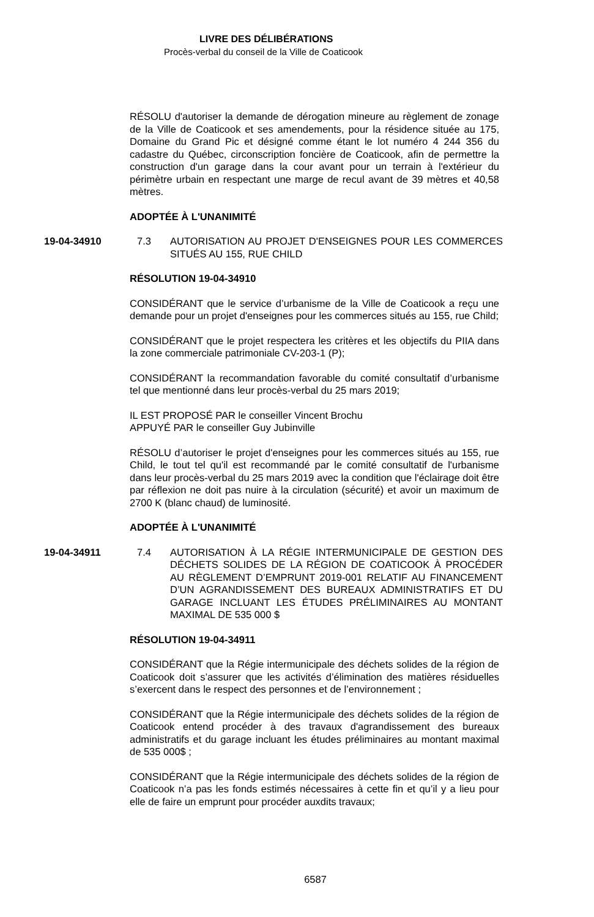LIVRE DES DÉLIBÉRATIONS
Procès-verbal du conseil de la Ville de Coaticook
RÉSOLU d'autoriser la demande de dérogation mineure au règlement de zonage de la Ville de Coaticook et ses amendements, pour la résidence située au 175, Domaine du Grand Pic et désigné comme étant le lot numéro 4 244 356 du cadastre du Québec, circonscription foncière de Coaticook, afin de permettre la construction d'un garage dans la cour avant pour un terrain à l'extérieur du périmètre urbain en respectant une marge de recul avant de 39 mètres et 40,58 mètres.
ADOPTÉE À L'UNANIMITÉ
19-04-34910 7.3 AUTORISATION AU PROJET D'ENSEIGNES POUR LES COMMERCES SITUÉS AU 155, RUE CHILD
RÉSOLUTION 19-04-34910
CONSIDÉRANT que le service d’urbanisme de la Ville de Coaticook a reçu une demande pour un projet d'enseignes pour les commerces situés au 155, rue Child;
CONSIDÉRANT que le projet respectera les critères et les objectifs du PIIA dans la zone commerciale patrimoniale CV-203-1 (P);
CONSIDÉRANT la recommandation favorable du comité consultatif d’urbanisme tel que mentionné dans leur procès-verbal du 25 mars 2019;
IL EST PROPOSÉ PAR le conseiller Vincent Brochu
APPUYÉ PAR le conseiller Guy Jubinville
RÉSOLU d’autoriser le projet d'enseignes pour les commerces situés au 155, rue Child, le tout tel qu'il est recommandé par le comité consultatif de l'urbanisme dans leur procès-verbal du 25 mars 2019 avec la condition que l'éclairage doit être par réflexion ne doit pas nuire à la circulation (sécurité) et avoir un maximum de 2700 K (blanc chaud) de luminosité.
ADOPTÉE À L'UNANIMITÉ
19-04-34911 7.4 AUTORISATION À LA RÉGIE INTERMUNICIPALE DE GESTION DES DÉCHETS SOLIDES DE LA RÉGION DE COATICOOK À PROCÉDER AU RÈGLEMENT D’EMPRUNT 2019-001 RELATIF AU FINANCEMENT D’UN AGRANDISSEMENT DES BUREAUX ADMINISTRATIFS ET DU GARAGE INCLUANT LES ÉTUDES PRÉLIMINAIRES AU MONTANT MAXIMAL DE 535 000 $
RÉSOLUTION 19-04-34911
CONSIDÉRANT que la Régie intermunicipale des déchets solides de la région de Coaticook doit s’assurer que les activités d’élimination des matières résiduelles s’exercent dans le respect des personnes et de l’environnement ;
CONSIDÉRANT que la Régie intermunicipale des déchets solides de la région de Coaticook entend procéder à des travaux d'agrandissement des bureaux administratifs et du garage incluant les études préliminaires au montant maximal de 535 000$ ;
CONSIDÉRANT que la Régie intermunicipale des déchets solides de la région de Coaticook n’a pas les fonds estimés nécessaires à cette fin et qu’il y a lieu pour elle de faire un emprunt pour procéder auxdits travaux;
6587